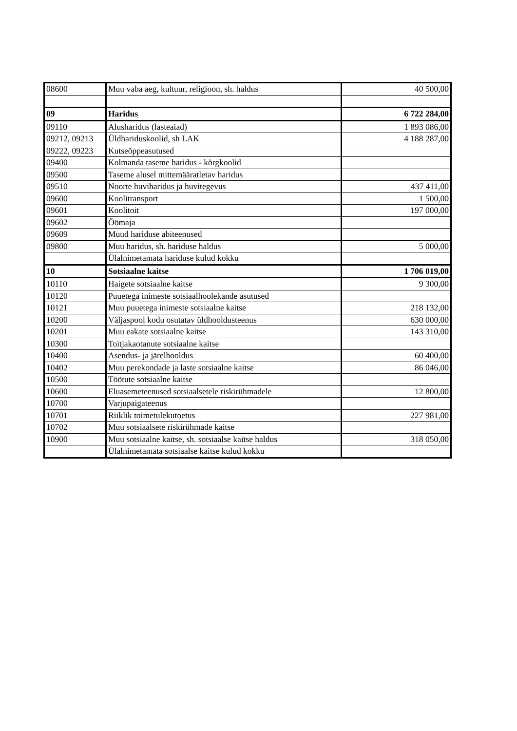| 08600 | Muu vaba aeg, kultuur, religioon, sh. haldus | 40 500,00 |
| 09 | Haridus | 6 722 284,00 |
| 09110 | Alusharidus (lasteaiad) | 1 893 086,00 |
| 09212, 09213 | Üldhariduskoolid, sh LAK | 4 188 287,00 |
| 09222, 09223 | Kutseõppeasutused | |
| 09400 | Kolmanda taseme haridus - kõrgkoolid | |
| 09500 | Taseme alusel mittemääratletav haridus | |
| 09510 | Noorte huviharidus ja huvitegevus | 437 411,00 |
| 09600 | Koolitransport | 1 500,00 |
| 09601 | Koolitoit | 197 000,00 |
| 09602 | Öömaja | |
| 09609 | Muud hariduse abiteenused | |
| 09800 | Muu haridus, sh. hariduse haldus | 5 000,00 |
| | Ülalnimetamata hariduse kulud kokku | |
| 10 | Sotsiaalne kaitse | 1 706 019,00 |
| 10110 | Haigete sotsiaalne kaitse | 9 300,00 |
| 10120 | Puuetega inimeste sotsiaalhoolekande asutused | |
| 10121 | Muu puuetega inimeste sotsiaalne kaitse | 218 132,00 |
| 10200 | Väljaspool kodu osutatav üldhooldusteenus | 630 000,00 |
| 10201 | Muu eakate sotsiaalne kaitse | 143 310,00 |
| 10300 | Toitjakaotanute sotsiaalne kaitse | |
| 10400 | Asendus- ja järelhooldus | 60 400,00 |
| 10402 | Muu perekondade ja laste sotsiaalne kaitse | 86 046,00 |
| 10500 | Töötute sotsiaalne kaitse | |
| 10600 | Eluasemeteenused sotsiaalsetele riskirühmadele | 12 800,00 |
| 10700 | Varjupaigateenus | |
| 10701 | Riiklik toimetulekutoetus | 227 981,00 |
| 10702 | Muu sotsiaalsete riskirühmade kaitse | |
| 10900 | Muu sotsiaalne kaitse, sh. sotsiaalse kaitse haldus | 318 050,00 |
| | Ülalnimetamata sotsiaalse kaitse kulud kokku | |